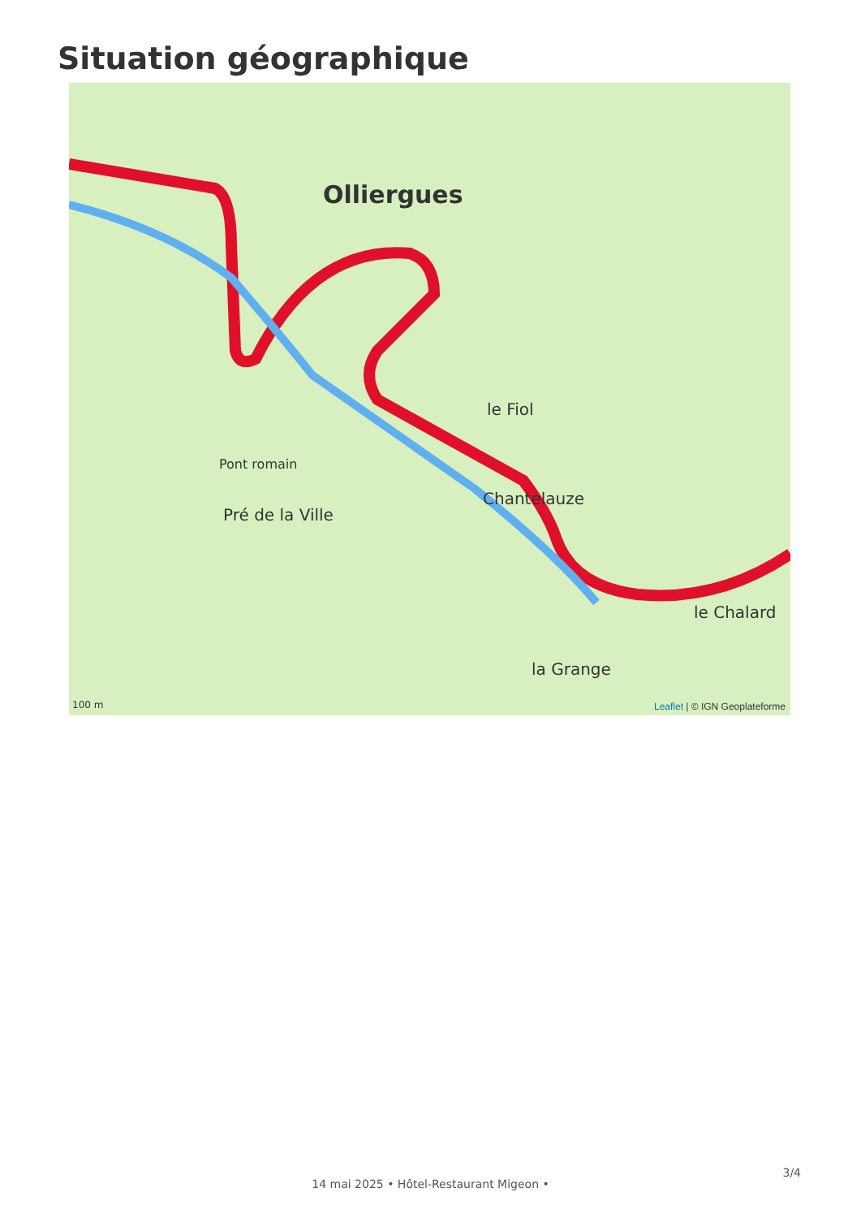Situation géographique
Olliergues
Chantelauze
Pré de la Ville
Pont romain
le Fiol
le Chalard
la Grange
100 m Leaflet | © IGN Geoplateforme
3/4
14 mai 2025 • Hôtel-Restaurant Migeon •